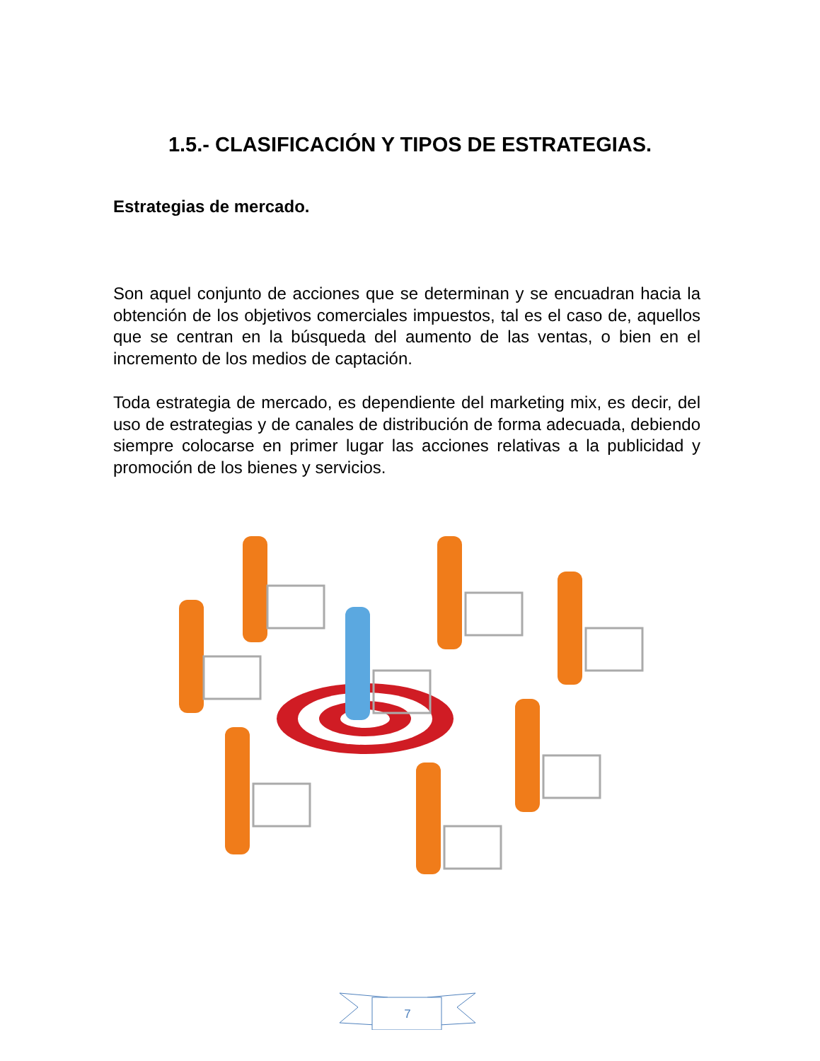1.5.- CLASIFICACIÓN Y TIPOS DE ESTRATEGIAS.
Estrategias de mercado.
Son aquel conjunto de acciones que se determinan y se encuadran hacia la obtención de los objetivos comerciales impuestos, tal es el caso de, aquellos que se centran en la búsqueda del aumento de las ventas, o bien en el incremento de los medios de captación.
Toda estrategia de mercado, es dependiente del marketing mix, es decir, del uso de estrategias y de canales de distribución de forma adecuada, debiendo siempre colocarse en primer lugar las acciones relativas a la publicidad y promoción de los bienes y servicios.
7